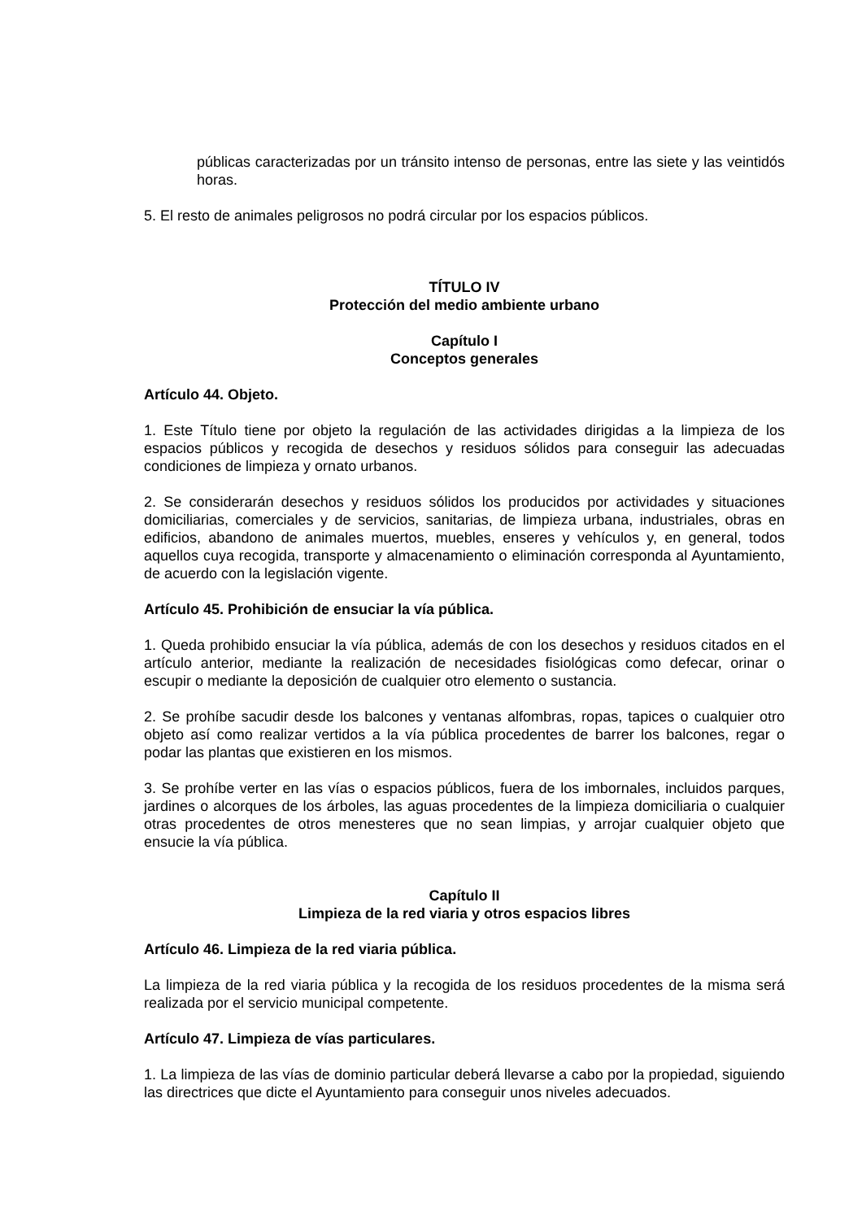públicas caracterizadas por un tránsito intenso de personas, entre las siete y las veintidós horas.
5. El resto de animales peligrosos no podrá circular por los espacios públicos.
TÍTULO IV
Protección del medio ambiente urbano
Capítulo I
Conceptos generales
Artículo 44. Objeto.
1. Este Título tiene por objeto la regulación de las actividades dirigidas a la limpieza de los espacios públicos y recogida de desechos y residuos sólidos para conseguir las adecuadas condiciones de limpieza y ornato urbanos.
2. Se considerarán desechos y residuos sólidos los producidos por actividades y situaciones domiciliarias, comerciales y de servicios, sanitarias, de limpieza urbana, industriales, obras en edificios, abandono de animales muertos, muebles, enseres y vehículos y, en general, todos aquellos cuya recogida, transporte y almacenamiento o eliminación corresponda al Ayuntamiento, de acuerdo con la legislación vigente.
Artículo 45. Prohibición de ensuciar la vía pública.
1. Queda prohibido ensuciar la vía pública, además de con los desechos y residuos citados en el artículo anterior, mediante la realización de necesidades fisiológicas como defecar, orinar o escupir o mediante la deposición de cualquier otro elemento o sustancia.
2. Se prohíbe sacudir desde los balcones y ventanas alfombras, ropas, tapices o cualquier otro objeto así como realizar vertidos a la vía pública procedentes de barrer los balcones, regar o podar las plantas que existieren en los mismos.
3. Se prohíbe verter en las vías o espacios públicos, fuera de los imbornales, incluidos parques, jardines o alcorques de los árboles, las aguas procedentes de la limpieza domiciliaria o cualquier otras procedentes de otros menesteres que no sean limpias, y arrojar cualquier objeto que ensucie la vía pública.
Capítulo II
Limpieza de la red viaria y otros espacios libres
Artículo 46. Limpieza de la red viaria pública.
La limpieza de la red viaria pública y la recogida de los residuos procedentes de la misma será realizada por el servicio municipal competente.
Artículo 47. Limpieza de vías particulares.
1. La limpieza de las vías de dominio particular deberá llevarse a cabo por la propiedad, siguiendo las directrices que dicte el Ayuntamiento para conseguir unos niveles adecuados.